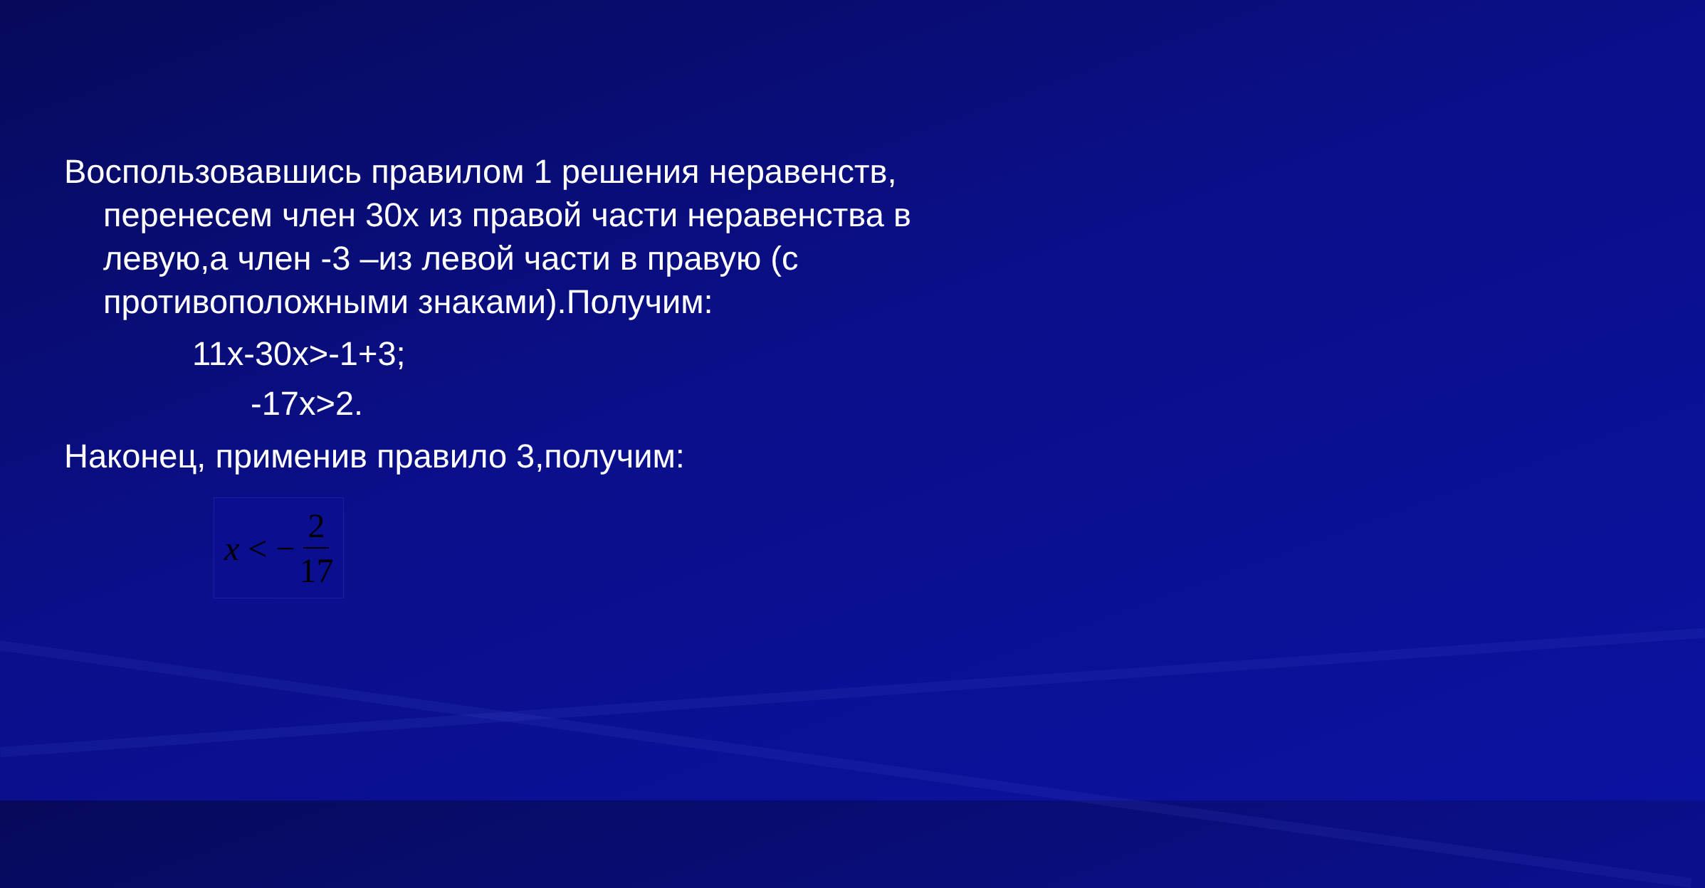Воспользовавшись правилом 1 решения неравенств, перенесем член 30х из правой части неравенства в левую,а член -3 –из левой части в правую (с противоположными знаками).Получим:
11х-30х>-1+3;
-17х>2.
Наконец, применив правило 3,получим:
x < − 2 17